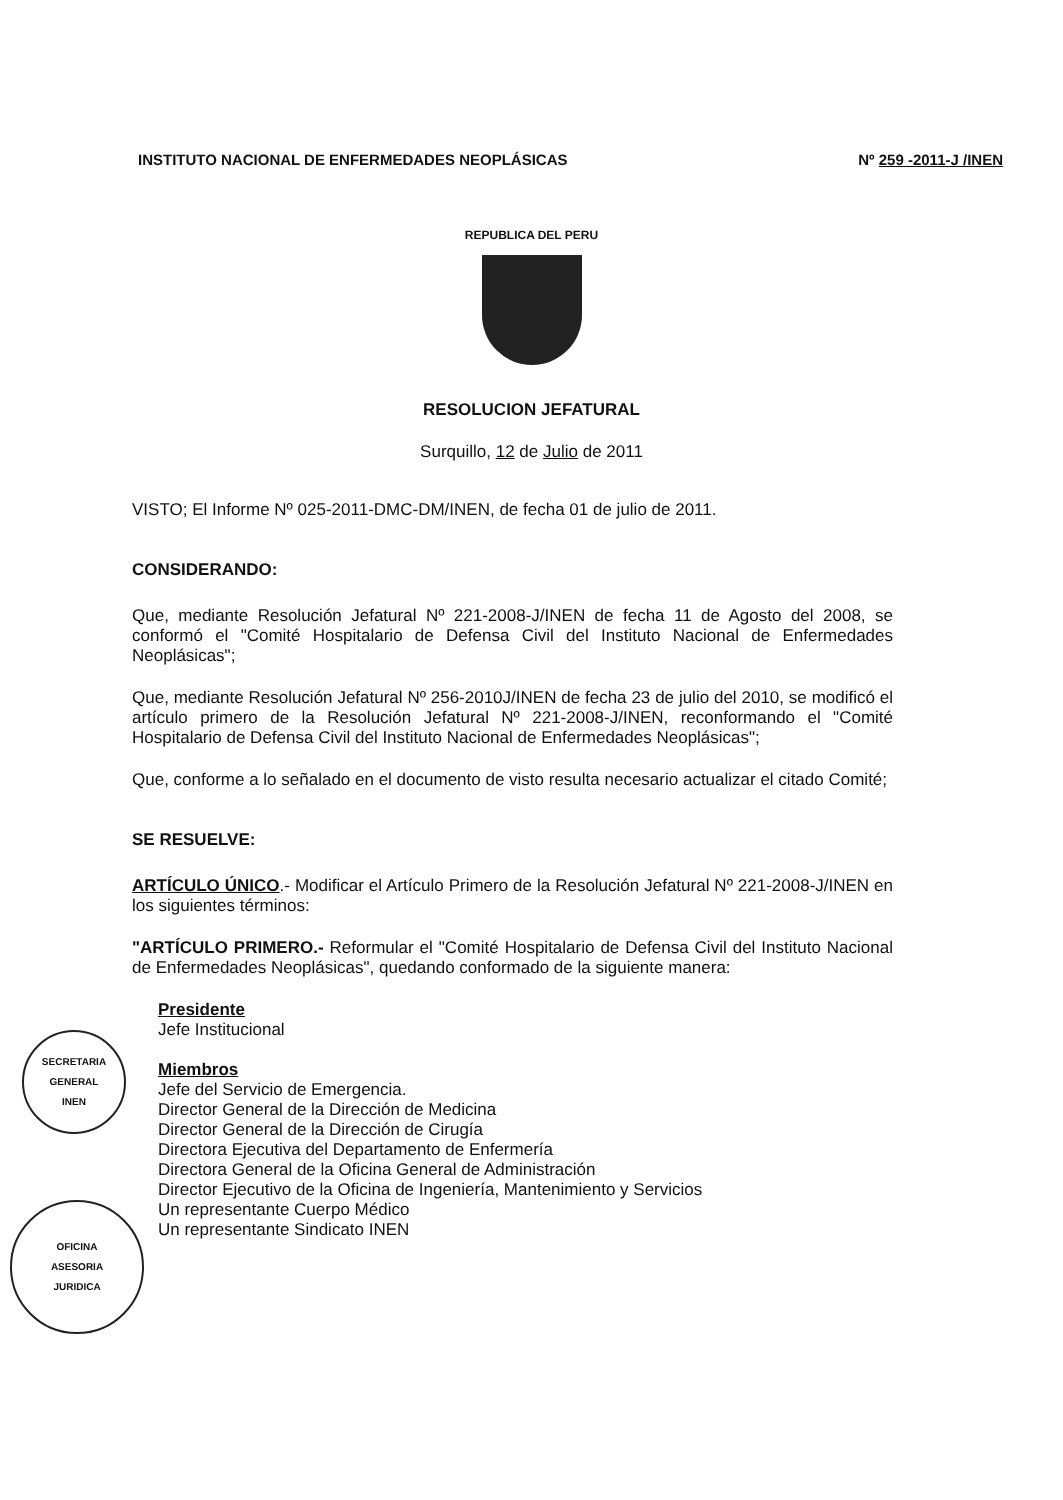INSTITUTO NACIONAL DE ENFERMEDADES NEOPLÁSICAS Nº 259 -2011-J /INEN
REPUBLICA DEL PERU
RESOLUCION JEFATURAL
Surquillo, 12 de Julio de 2011
VISTO; El Informe Nº 025-2011-DMC-DM/INEN, de fecha 01 de julio de 2011.
CONSIDERANDO:
Que, mediante Resolución Jefatural Nº 221-2008-J/INEN de fecha 11 de Agosto del 2008, se conformó el "Comité Hospitalario de Defensa Civil del Instituto Nacional de Enfermedades Neoplásicas";
Que, mediante Resolución Jefatural Nº 256-2010J/INEN de fecha 23 de julio del 2010, se modificó el artículo primero de la Resolución Jefatural Nº 221-2008-J/INEN, reconformando el "Comité Hospitalario de Defensa Civil del Instituto Nacional de Enfermedades Neoplásicas";
Que, conforme a lo señalado en el documento de visto resulta necesario actualizar el citado Comité;
SE RESUELVE:
ARTÍCULO ÚNICO.- Modificar el Artículo Primero de la Resolución Jefatural Nº 221-2008-J/INEN en los siguientes términos:
"ARTÍCULO PRIMERO.- Reformular el "Comité Hospitalario de Defensa Civil del Instituto Nacional de Enfermedades Neoplásicas", quedando conformado de la siguiente manera:
Presidente
Jefe Institucional
Miembros
Jefe del Servicio de Emergencia.
Director General de la Dirección de Medicina
Director General de la Dirección de Cirugía
Directora Ejecutiva del Departamento de Enfermería
Directora General de la Oficina General de Administración
Director Ejecutivo de la Oficina de Ingeniería, Mantenimiento y Servicios
Un representante Cuerpo Médico
Un representante Sindicato INEN
SECRETARIA GENERAL
INEN
OFICINA
ASESORIA
JURIDICA